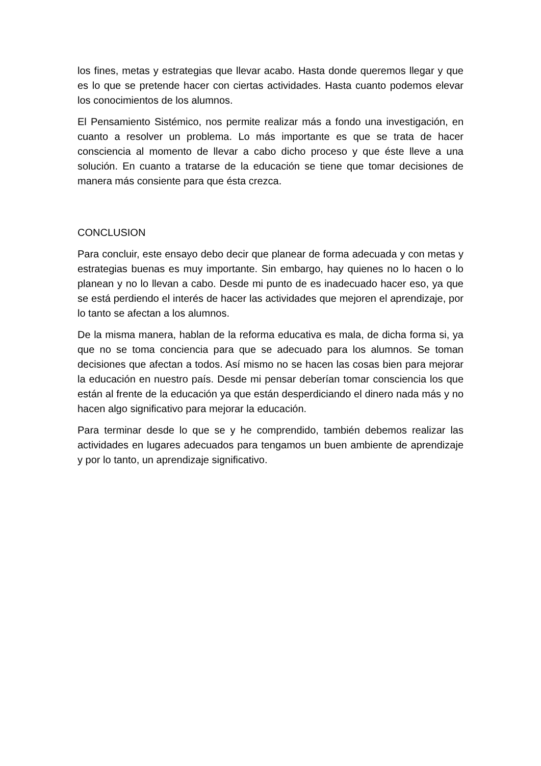los fines, metas y estrategias que llevar acabo. Hasta donde queremos llegar y que es lo que se pretende hacer con ciertas actividades. Hasta cuanto podemos elevar los conocimientos de los alumnos.
El Pensamiento Sistémico, nos permite realizar más a fondo una investigación, en cuanto a resolver un problema. Lo más importante es que se trata de hacer consciencia al momento de llevar a cabo dicho proceso y que éste lleve a una solución. En cuanto a tratarse de la educación se tiene que tomar decisiones de manera más consiente para que ésta crezca.
CONCLUSION
Para concluir, este ensayo debo decir que planear de forma adecuada y con metas y estrategias buenas es muy importante. Sin embargo, hay quienes no lo hacen o lo planean y no lo llevan a cabo. Desde mi punto de es inadecuado hacer eso, ya que se está perdiendo el interés de hacer las actividades que mejoren el aprendizaje, por lo tanto se afectan a los alumnos.
De la misma manera, hablan de la reforma educativa es mala, de dicha forma si, ya que no se toma conciencia para que se adecuado para los alumnos. Se toman decisiones que afectan a todos. Así mismo no se hacen las cosas bien para mejorar la educación en nuestro país. Desde mi pensar deberían tomar consciencia los que están al frente de la educación ya que están desperdiciando el dinero nada más y no hacen algo significativo para mejorar la educación.
Para terminar desde lo que se y he comprendido, también debemos realizar las actividades en lugares adecuados para tengamos un buen ambiente de aprendizaje y por lo tanto, un aprendizaje significativo.